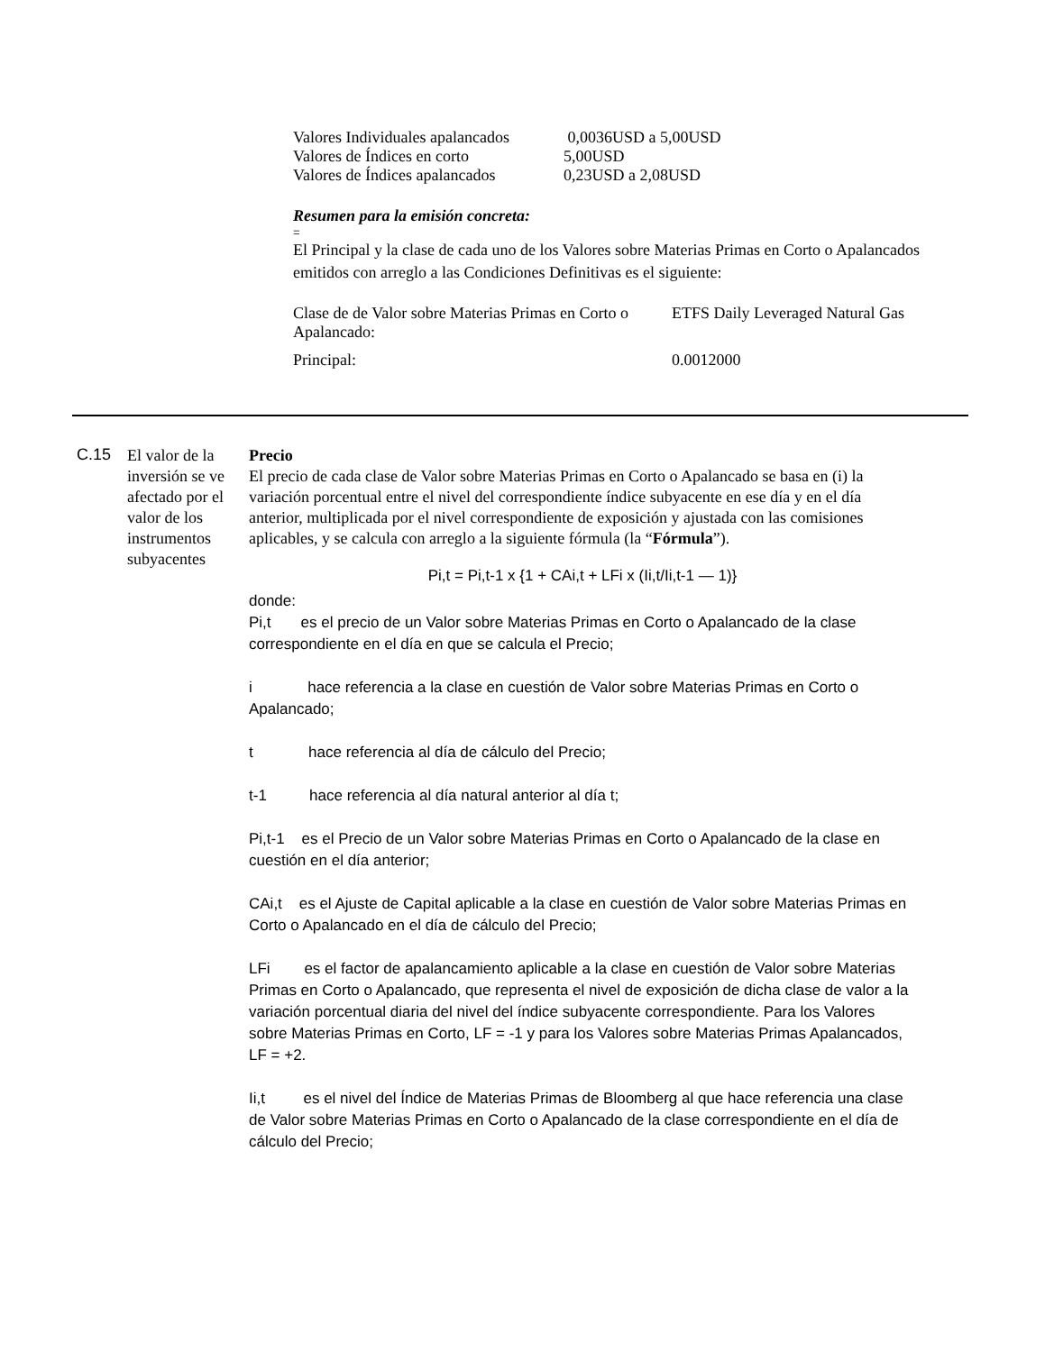| Valores Individuales apalancados | 0,0036USD a 5,00USD |
| Valores de Índices en corto | 5,00USD |
| Valores de Índices apalancados | 0,23USD a 2,08USD |
Resumen para la emisión concreta:
=
El Principal y la clase de cada uno de los Valores sobre Materias Primas en Corto o Apalancados emitidos con arreglo a las Condiciones Definitivas es el siguiente:
| Clase de de Valor sobre Materias Primas en Corto o Apalancado: | ETFS Daily Leveraged Natural Gas |
| Principal: | 0.0012000 |
C.15
El valor de la inversión se ve afectado por el valor de los instrumentos subyacentes
Precio
El precio de cada clase de Valor sobre Materias Primas en Corto o Apalancado se basa en (i) la variación porcentual entre el nivel del correspondiente índice subyacente en ese día y en el día anterior, multiplicada por el nivel correspondiente de exposición y ajustada con las comisiones aplicables, y se calcula con arreglo a la siguiente fórmula (la “Fórmula”).
Pi,t = Pi,t-1 x {1 + CAi,t + LFi x (Ii,t/Ii,t-1 — 1)}
donde:
Pi,t es el precio de un Valor sobre Materias Primas en Corto o Apalancado de la clase correspondiente en el día en que se calcula el Precio;
i hace referencia a la clase en cuestión de Valor sobre Materias Primas en Corto o Apalancado;
t hace referencia al día de cálculo del Precio;
t-1 hace referencia al día natural anterior al día t;
Pi,t-1 es el Precio de un Valor sobre Materias Primas en Corto o Apalancado de la clase en cuestión en el día anterior;
CAi,t es el Ajuste de Capital aplicable a la clase en cuestión de Valor sobre Materias Primas en Corto o Apalancado en el día de cálculo del Precio;
LFi es el factor de apalancamiento aplicable a la clase en cuestión de Valor sobre Materias Primas en Corto o Apalancado, que representa el nivel de exposición de dicha clase de valor a la variación porcentual diaria del nivel del índice subyacente correspondiente. Para los Valores sobre Materias Primas en Corto, LF = -1 y para los Valores sobre Materias Primas Apalancados, LF = +2.
Ii,t es el nivel del Índice de Materias Primas de Bloomberg al que hace referencia una clase de Valor sobre Materias Primas en Corto o Apalancado de la clase correspondiente en el día de cálculo del Precio;